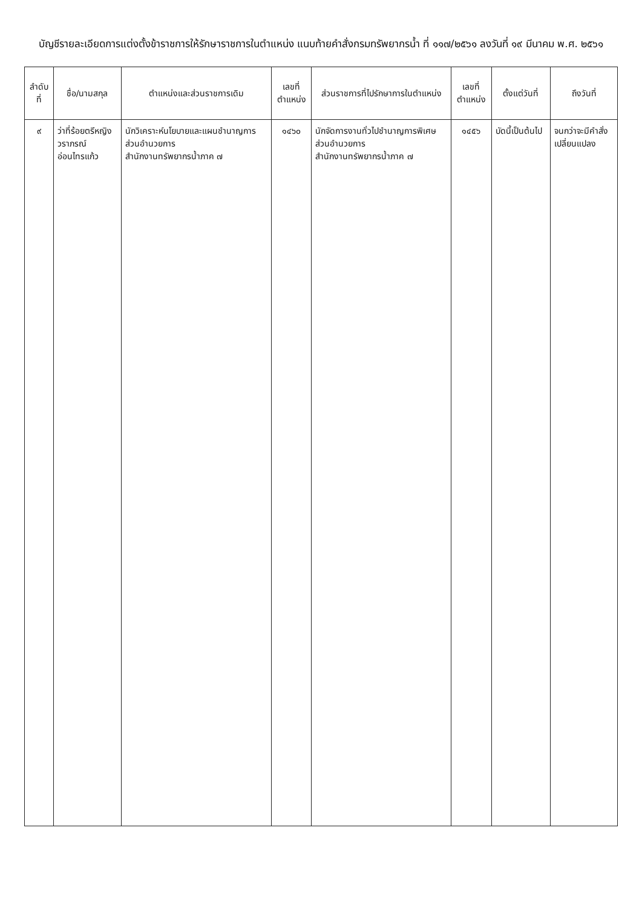บัญชีรายละเอียดการแต่งตั้งข้าราชการให้รักษาราชการในตำแหน่ง แนบท้ายคำสั่งกรมทรัพยากรน้ำ ที่ ๑๑๗/๒๕๖๑ ลงวันที่ ๑๙ มีนาคม พ.ศ. ๒๕๖๑
| ลำดับ ที่ | ชื่อ/นามสกุล | ตำแหน่งและส่วนราชการเดิม | เลขที่ ตำแหน่ง | ส่วนราชการที่ไปรักษาการในตำแหน่ง | เลขที่ ตำแหน่ง | ตั้งแต่วันที่ | ถึงวันที่ |
| --- | --- | --- | --- | --- | --- | --- | --- |
| ๙ | ว่าที่ร้อยตรีหญิง วราภรณ์ อ่อนไทรแก้ว | นักวิเคราะห์นโยบายและแผนชำนาญการ ส่วนอำนวยการ สำนักงานทรัพยากรน้ำภาค ๗ | ๑๔๖๐ | นักจัดการงานทั่วไปชำนาญการพิเศษ ส่วนอำนวยการ สำนักงานทรัพยากรน้ำภาค ๗ | ๑๔๕๖ | บัดนี้เป็นต้นไป | จนกว่าจะมีคำสั่ง เปลี่ยนแปลง |